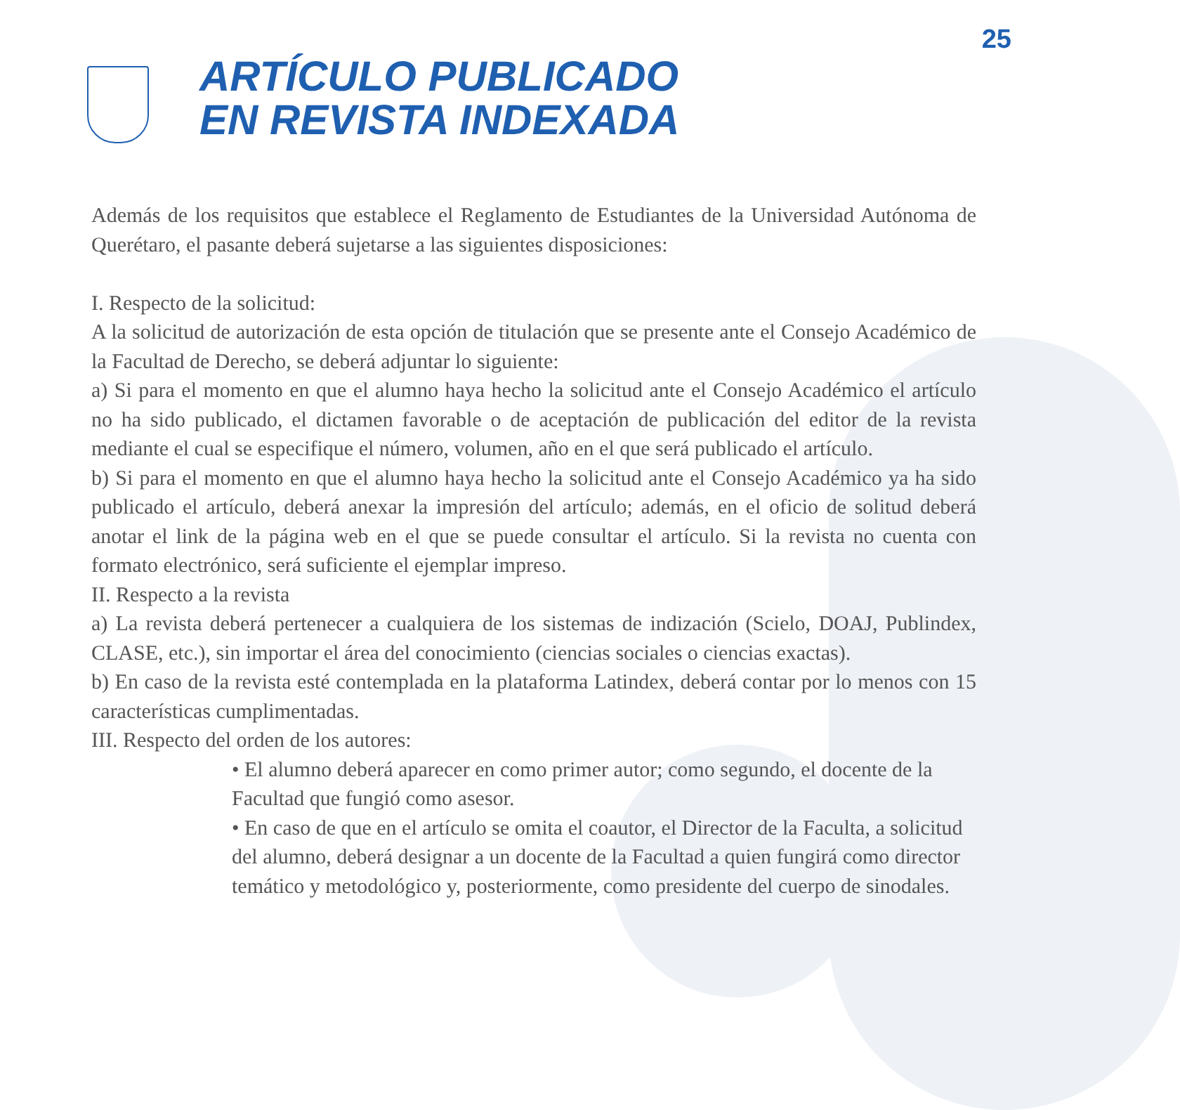25
ARTÍCULO PUBLICADO
EN REVISTA INDEXADA
Además de los requisitos que establece el Reglamento de Estudiantes de la Universidad Autónoma de Querétaro, el pasante deberá sujetarse a las siguientes disposiciones:
I. Respecto de la solicitud:
A la solicitud de autorización de esta opción de titulación que se presente ante el Consejo Académico de la Facultad de Derecho, se deberá adjuntar lo siguiente:
a) Si para el momento en que el alumno haya hecho la solicitud ante el Consejo Académico el artículo no ha sido publicado, el dictamen favorable o de aceptación de publicación del editor de la revista mediante el cual se especifique el número, volumen, año en el que será publicado el artículo.
b) Si para el momento en que el alumno haya hecho la solicitud ante el Consejo Académico ya ha sido publicado el artículo, deberá anexar la impresión del artículo; además, en el oficio de solitud deberá anotar el link de la página web en el que se puede consultar el artículo. Si la revista no cuenta con formato electrónico, será suficiente el ejemplar impreso.
II. Respecto a la revista
a) La revista deberá pertenecer a cualquiera de los sistemas de indización (Scielo, DOAJ, Publindex, CLASE, etc.), sin importar el área del conocimiento (ciencias sociales o ciencias exactas).
b) En caso de la revista esté contemplada en la plataforma Latindex, deberá contar por lo menos con 15 características cumplimentadas.
III. Respecto del orden de los autores:
• El alumno deberá aparecer en como primer autor; como segundo, el docente de la Facultad que fungió como asesor.
• En caso de que en el artículo se omita el coautor, el Director de la Faculta, a solicitud del alumno, deberá designar a un docente de la Facultad a quien fungirá como director temático y metodológico y, posteriormente, como presidente del cuerpo de sinodales.